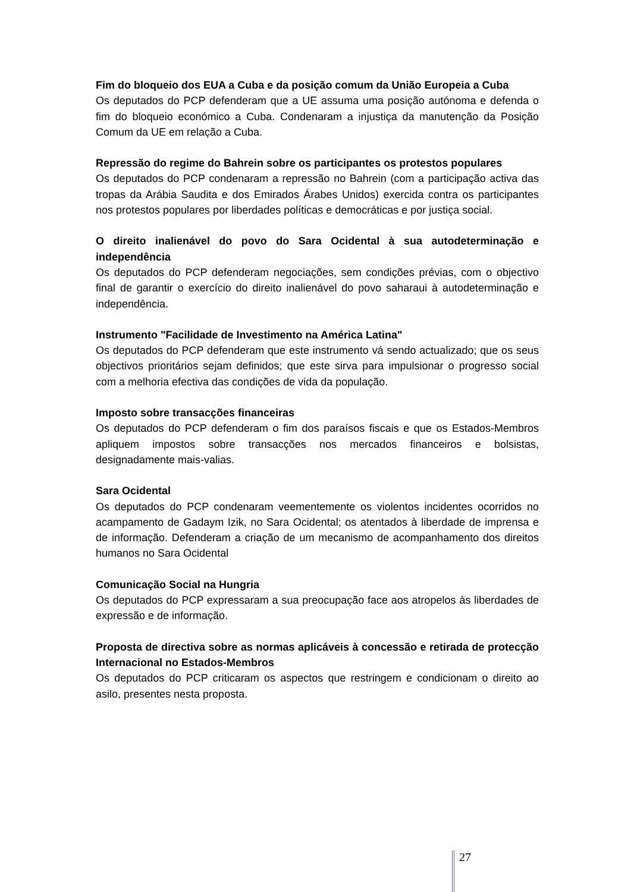Fim do bloqueio dos EUA a Cuba e da posição comum da União Europeia a Cuba
Os deputados do PCP defenderam que a UE assuma uma posição autónoma e defenda o fim do bloqueio económico a Cuba. Condenaram a injustiça da manutenção da Posição Comum da UE em relação a Cuba.
Repressão do regime do Bahrein sobre os participantes os protestos populares
Os deputados do PCP condenaram a repressão no Bahrein (com a participação activa das tropas da Arábia Saudita e dos Emirados Árabes Unidos) exercida contra os participantes nos protestos populares por liberdades políticas e democráticas e por justiça social.
O direito inalienável do povo do Sara Ocidental à sua autodeterminação e independência
Os deputados do PCP defenderam negociações, sem condições prévias, com o objectivo final de garantir o exercício do direito inalienável do povo saharaui à autodeterminação e independência.
Instrumento "Facilidade de Investimento na América Latina"
Os deputados do PCP defenderam que este instrumento vá sendo actualizado; que os seus objectivos prioritários sejam definidos; que este sirva para impulsionar o progresso social com a melhoria efectiva das condições de vida da população.
Imposto sobre transacções financeiras
Os deputados do PCP defenderam o fim dos paraísos fiscais e que os Estados-Membros apliquem impostos sobre transacções nos mercados financeiros e bolsistas, designadamente mais-valias.
Sara Ocidental
Os deputados do PCP condenaram veementemente os violentos incidentes ocorridos no acampamento de Gadaym Izik, no Sara Ocidental; os atentados à liberdade de imprensa e de informação. Defenderam a criação de um mecanismo de acompanhamento dos direitos humanos no Sara Ocidental
Comunicação Social na Hungria
Os deputados do PCP expressaram a sua preocupação face aos atropelos às liberdades de expressão e de informação.
Proposta de directiva sobre as normas aplicáveis à concessão e retirada de protecção Internacional no Estados-Membros
Os deputados do PCP criticaram os aspectos que restringem e condicionam o direito ao asilo, presentes nesta proposta.
27